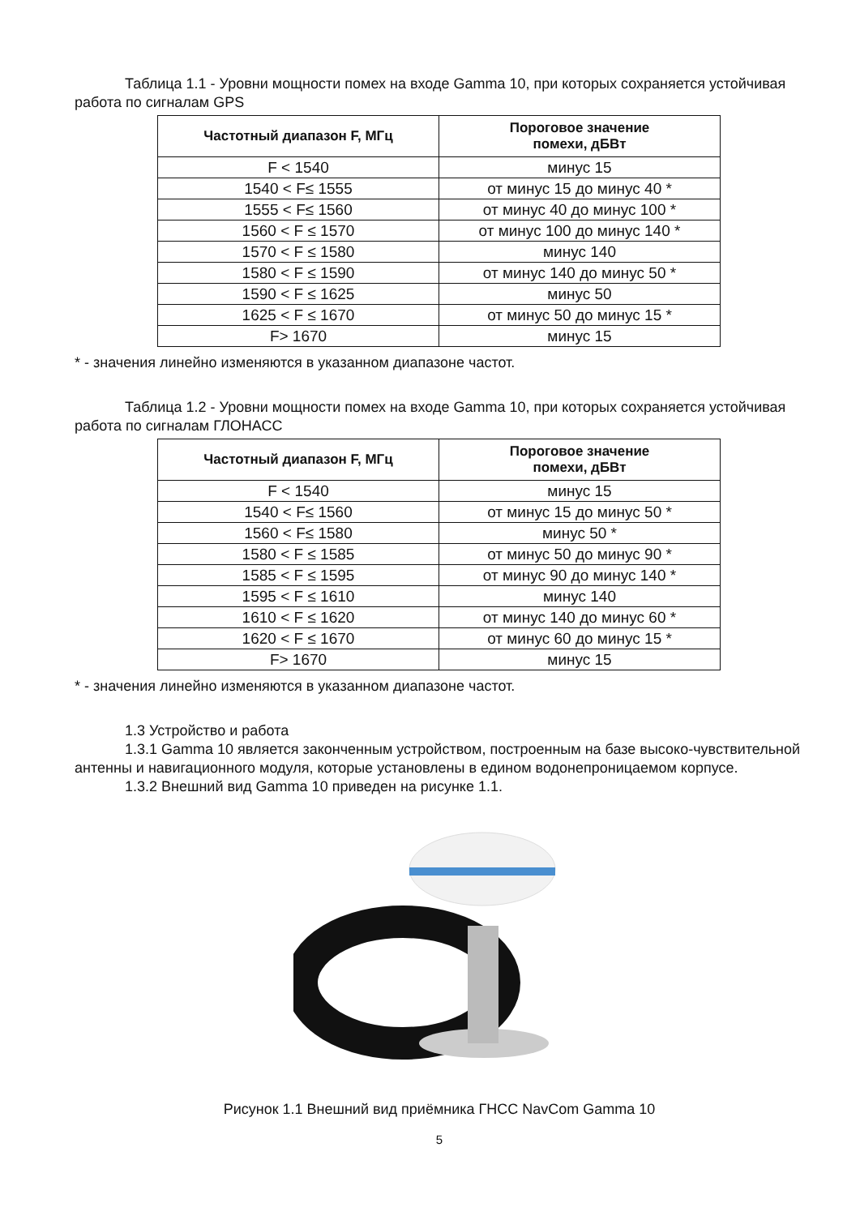Таблица 1.1 - Уровни мощности помех на входе Gamma 10, при которых сохраняется устойчивая работа по сигналам GPS
| Частотный диапазон F, МГц | Пороговое значение помехи, дБВт |
| --- | --- |
| F < 1540 | минус 15 |
| 1540 < F≤ 1555 | от минус 15 до минус 40 * |
| 1555 < F≤ 1560 | от минус 40 до минус 100 * |
| 1560 < F ≤ 1570 | от минус 100 до минус 140 * |
| 1570 < F ≤ 1580 | минус 140 |
| 1580 < F ≤ 1590 | от минус 140 до минус 50 * |
| 1590 < F ≤ 1625 | минус 50 |
| 1625 < F ≤ 1670 | от минус 50 до минус 15 * |
| F> 1670 | минус 15 |
* - значения линейно изменяются в указанном диапазоне частот.
Таблица 1.2 - Уровни мощности помех на входе Gamma 10, при которых сохраняется устойчивая работа по сигналам ГЛОНАСС
| Частотный диапазон F, МГц | Пороговое значение помехи, дБВт |
| --- | --- |
| F < 1540 | минус 15 |
| 1540 < F≤ 1560 | от минус 15 до минус 50 * |
| 1560 < F≤ 1580 | минус 50 * |
| 1580 < F ≤ 1585 | от минус 50 до минус 90 * |
| 1585 < F ≤ 1595 | от минус 90 до минус 140 * |
| 1595 < F ≤ 1610 | минус 140 |
| 1610 < F ≤ 1620 | от минус 140 до минус 60 * |
| 1620 < F ≤ 1670 | от минус 60 до минус 15 * |
| F> 1670 | минус 15 |
* - значения линейно изменяются в указанном диапазоне частот.
1.3 Устройство и работа
1.3.1 Gamma 10 является законченным устройством, построенным на базе высоко-чувствительной антенны и навигационного модуля, которые установлены в едином водонепроницаемом корпусе.
1.3.2 Внешний вид Gamma 10 приведен на рисунке 1.1.
Рисунок 1.1 Внешний вид приёмника ГНСС NavCom Gamma 10
5